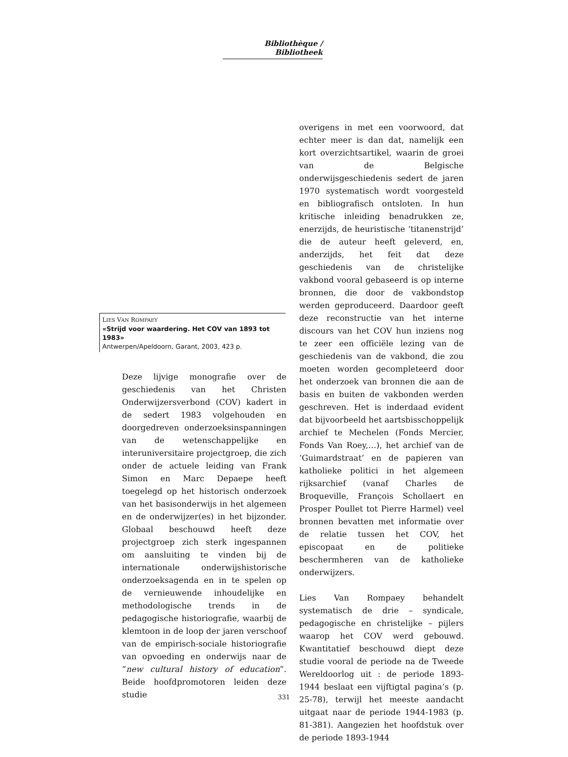Bibliothèque / Bibliotheek
LIES VAN ROMPAEY
«Strijd voor waardering. Het COV van 1893 tot 1983»
Antwerpen/Apeldoorn, Garant, 2003, 423 p.
Deze lijvige monografie over de geschiedenis van het Christen Onderwijzersverbond (COV) kadert in de sedert 1983 volgehouden en doorgedreven onderzoeksinspanningen van de wetenschappelijke en interuniversitaire projectgroep, die zich onder de actuele leiding van Frank Simon en Marc Depaepe heeft toegelegd op het historisch onderzoek van het basisonderwijs in het algemeen en de onderwijzer(es) in het bijzonder. Globaal beschouwd heeft deze projectgroep zich sterk ingespannen om aansluiting te vinden bij de internationale onderwijshistorische onderzoeksagenda en in te spelen op de vernieuwende inhoudelijke en methodologische trends in de pedagogische historiografie, waarbij de klemtoon in de loop der jaren verschoof van de empirisch-sociale historiografie van opvoeding en onderwijs naar de “new cultural history of education”. Beide hoofdpromotoren leiden deze studie
overigens in met een voorwoord, dat echter meer is dan dat, namelijk een kort overzichtsartikel, waarin de groei van de Belgische onderwijsgeschiedenis sedert de jaren 1970 systematisch wordt voorgesteld en bibliografisch ontsloten. In hun kritische inleiding benadrukken ze, enerzijds, de heuristische ‘titanenstrijd’ die de auteur heeft geleverd, en, anderzijds, het feit dat deze geschiedenis van de christelijke vakbond vooral gebaseerd is op interne bronnen, die door de vakbondstop werden geproduceerd. Daardoor geeft deze reconstructie van het interne discours van het COV hun inziens nog te zeer een officiële lezing van de geschiedenis van de vakbond, die zou moeten worden gecompleteerd door het onderzoek van bronnen die aan de basis en buiten de vakbonden werden geschreven. Het is inderdaad evident dat bijvoorbeeld het aartsbisschoppelijk archief te Mechelen (Fonds Mercier, Fonds Van Roey,…), het archief van de ‘Guimardstraat’ en de papieren van katholieke politici in het algemeen rijksarchief (vanaf Charles de Broqueville, François Schollaert en Prosper Poullet tot Pierre Harmel) veel bronnen bevatten met informatie over de relatie tussen het COV, het episcopaat en de politieke beschermheren van de katholieke onderwijzers.
Lies Van Rompaey behandelt systematisch de drie – syndicale, pedagogische en christelijke – pijlers waarop het COV werd gebouwd. Kwantitatief beschouwd diept deze studie vooral de periode na de Tweede Wereldoorlog uit : de periode 1893-1944 beslaat een vijftigtal pagina’s (p. 25-78), terwijl het meeste aandacht uitgaat naar de periode 1944-1983 (p. 81-381). Aangezien het hoofdstuk over de periode 1893-1944
331